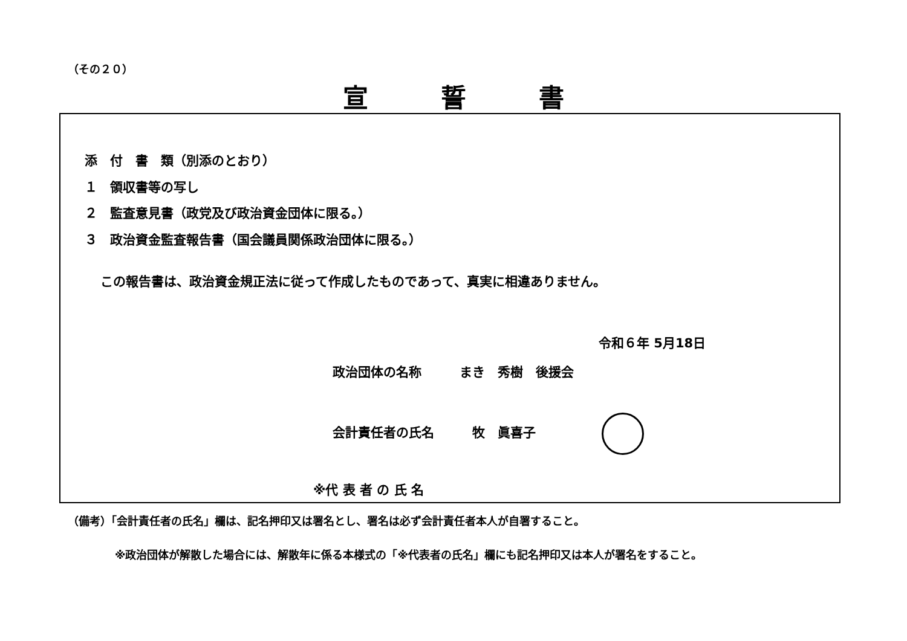（その２０）
宣誓書
添　付　書　類（別添のとおり）
１　領収書等の写し
２　監査意見書（政党及び政治資金団体に限る。）
３　政治資金監査報告書（国会議員関係政治団体に限る。）
この報告書は、政治資金規正法に従って作成したものであって、真実に相違ありません。
令和６年 5月18日
政治団体の名称　　　まき　秀樹　後援会
会計責任者の氏名　　　牧　眞喜子
※代 表 者 の 氏 名
（備考）「会計責任者の氏名」欄は、記名押印又は署名とし、署名は必ず会計責任者本人が自署すること。
※政治団体が解散した場合には、解散年に係る本様式の「※代表者の氏名」欄にも記名押印又は本人が署名をすること。